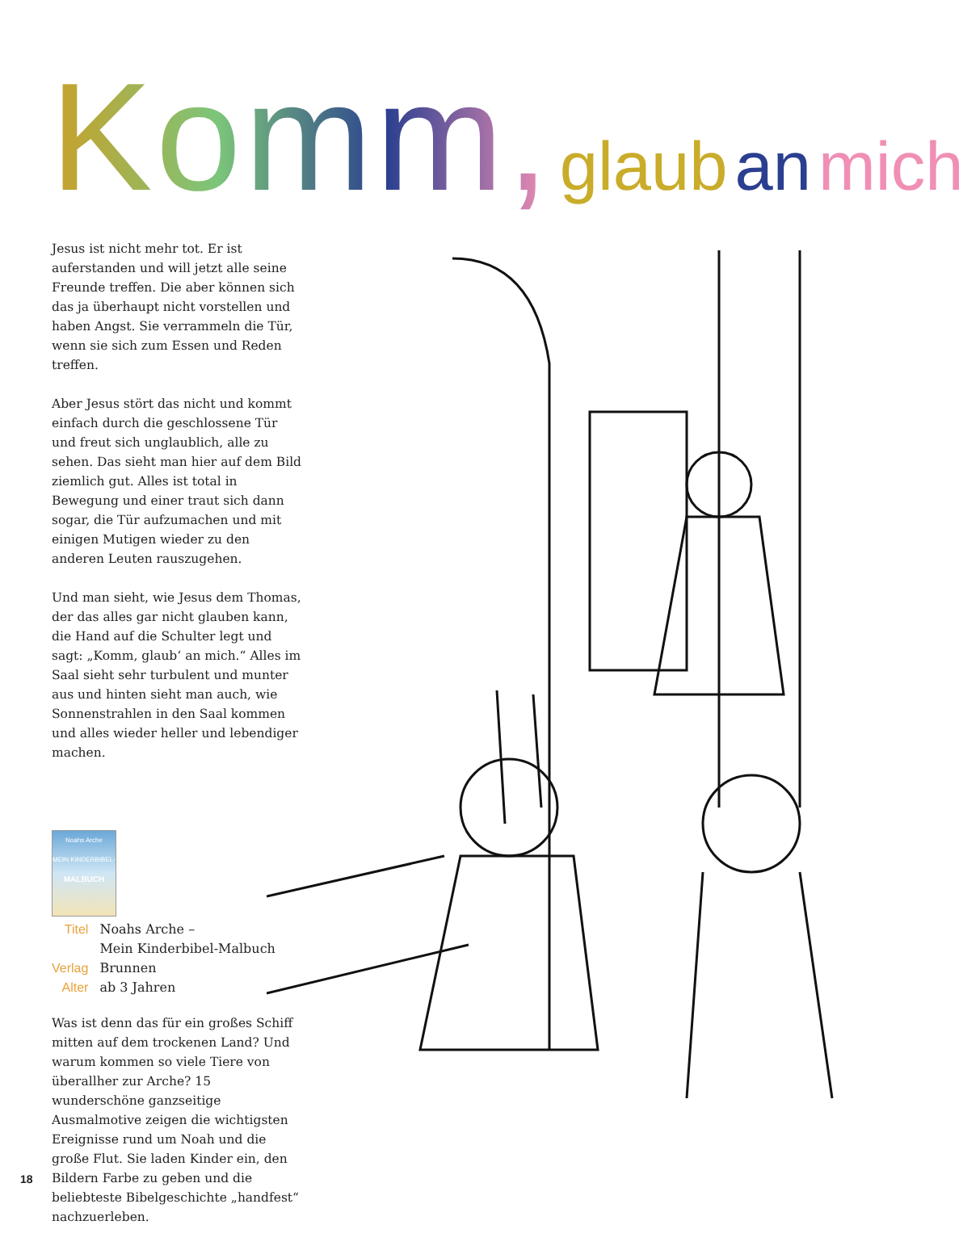Komm, glaub an mich
Jesus ist nicht mehr tot. Er ist auferstanden und will jetzt alle seine Freunde treffen. Die aber können sich das ja überhaupt nicht vorstellen und haben Angst. Sie verrammeln die Tür, wenn sie sich zum Essen und Reden treffen.
Aber Jesus stört das nicht und kommt einfach durch die geschlossene Tür und freut sich unglaublich, alle zu sehen. Das sieht man hier auf dem Bild ziemlich gut. Alles ist total in Bewegung und einer traut sich dann sogar, die Tür aufzumachen und mit einigen Mutigen wieder zu den anderen Leuten rauszugehen.
Und man sieht, wie Jesus dem Thomas, der das alles gar nicht glauben kann, die Hand auf die Schulter legt und sagt: „Komm, glaub‘ an mich.“ Alles im Saal sieht sehr turbulent und munter aus und hinten sieht man auch, wie Sonnenstrahlen in den Saal kommen und alles wieder heller und lebendiger machen.
Noahs Arche
MEIN KINDERBIBEL-
MALBUCH
| Titel | Noahs Arche – Mein Kinderbibel-Malbuch |
| Verlag | Brunnen |
| Alter | ab 3 Jahren |
Was ist denn das für ein großes Schiff mitten auf dem trockenen Land? Und warum kommen so viele Tiere von überallher zur Arche? 15 wunderschöne ganzseitige Ausmalmotive zeigen die wichtigsten Ereignisse rund um Noah und die große Flut. Sie laden Kinder ein, den Bildern Farbe zu geben und die beliebteste Bibelgeschichte „handfest“ nachzuerleben.
18